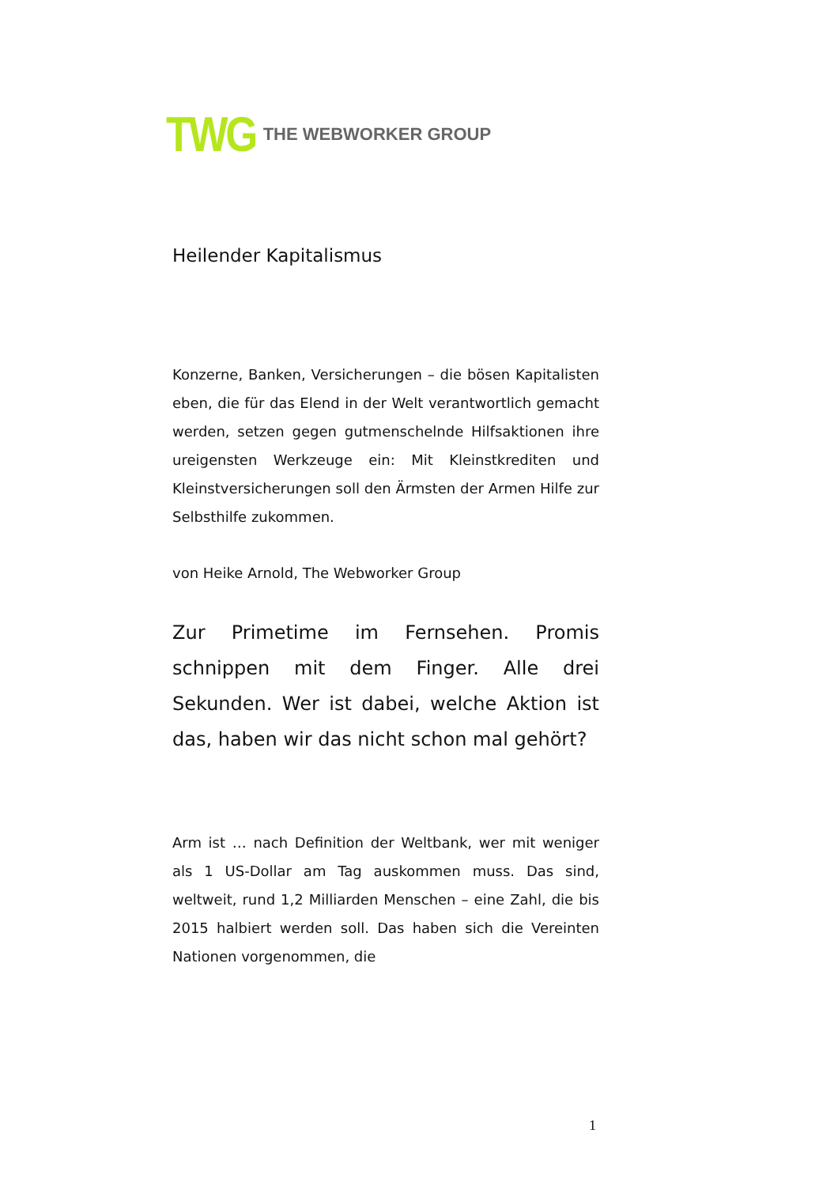TWG THE WEBWORKER GROUP
Heilender Kapitalismus
Konzerne, Banken, Versicherungen – die bösen Kapitalisten eben, die für das Elend in der Welt verantwortlich gemacht werden, setzen gegen gutmenschelnde Hilfsaktionen ihre ureigensten Werkzeuge ein: Mit Kleinstkrediten und Kleinstversicherungen soll den Ärmsten der Armen Hilfe zur Selbsthilfe zukommen.
von Heike Arnold, The Webworker Group
Zur Primetime im Fernsehen. Promis schnippen mit dem Finger. Alle drei Sekunden. Wer ist dabei, welche Aktion ist das, haben wir das nicht schon mal gehört?
Arm ist … nach Definition der Weltbank, wer mit weniger als 1 US-Dollar am Tag auskommen muss. Das sind, weltweit, rund 1,2 Milliarden Menschen – eine Zahl, die bis 2015 halbiert werden soll. Das haben sich die Vereinten Nationen vorgenommen, die
1